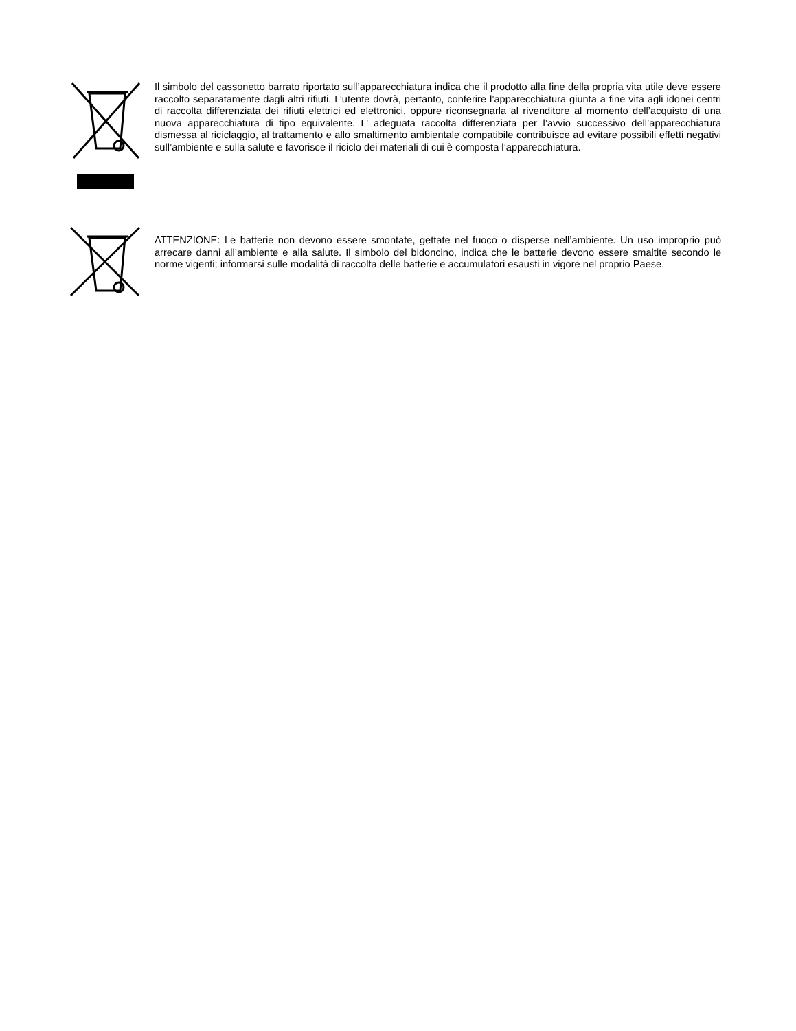Il simbolo del cassonetto barrato riportato sull’apparecchiatura indica che il prodotto alla fine della propria vita utile deve essere raccolto separatamente dagli altri rifiuti. L’utente dovrà, pertanto, conferire l’apparecchiatura giunta a fine vita agli idonei centri di raccolta differenziata dei rifiuti elettrici ed elettronici, oppure riconsegnarla al rivenditore al momento dell’acquisto di una nuova apparecchiatura di tipo equivalente. L’ adeguata raccolta differenziata per l’avvio successivo dell’apparecchiatura dismessa al riciclaggio, al trattamento e allo smaltimento ambientale compatibile contribuisce ad evitare possibili effetti negativi sull’ambiente e sulla salute e favorisce il riciclo dei materiali di cui è composta l’apparecchiatura.
ATTENZIONE: Le batterie non devono essere smontate, gettate nel fuoco o disperse nell’ambiente. Un uso improprio può arrecare danni all’ambiente e alla salute. Il simbolo del bidoncino, indica che le batterie devono essere smaltite secondo le norme vigenti; informarsi sulle modalità di raccolta delle batterie e accumulatori esausti in vigore nel proprio Paese.